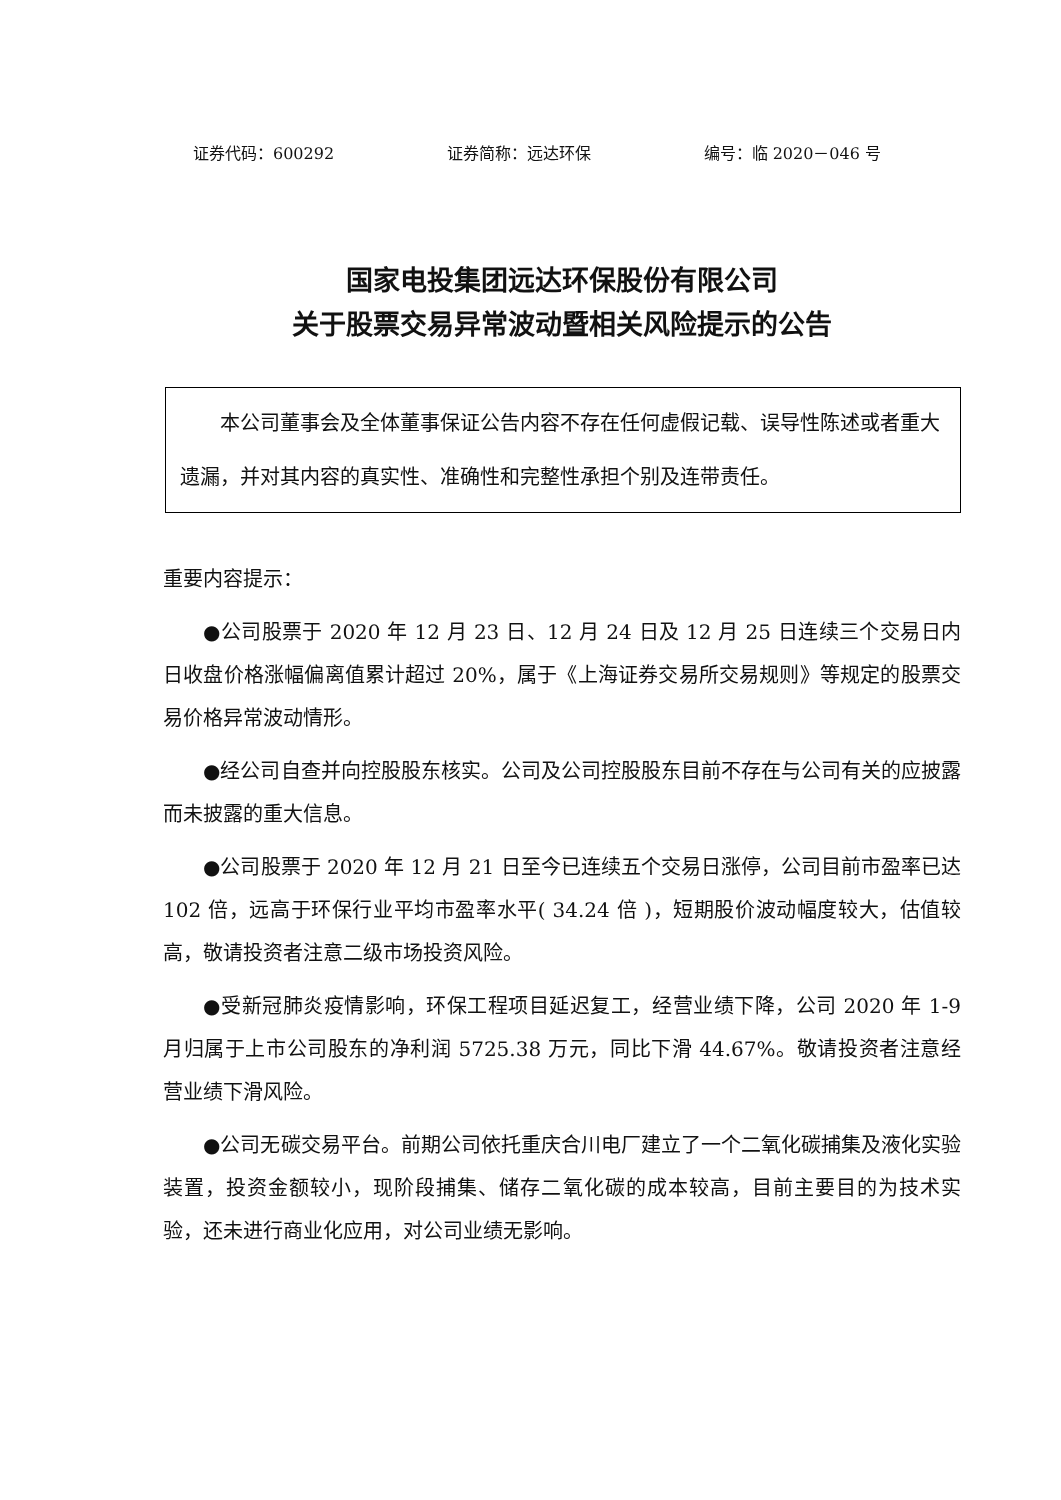证券代码：600292 证券简称：远达环保 编号：临 2020－046 号
国家电投集团远达环保股份有限公司
关于股票交易异常波动暨相关风险提示的公告
本公司董事会及全体董事保证公告内容不存在任何虚假记载、误导性陈述或者重大遗漏，并对其内容的真实性、准确性和完整性承担个别及连带责任。
重要内容提示：
●公司股票于 2020 年 12 月 23 日、12 月 24 日及 12 月 25 日连续三个交易日内日收盘价格涨幅偏离值累计超过 20%，属于《上海证券交易所交易规则》等规定的股票交易价格异常波动情形。
●经公司自查并向控股股东核实。公司及公司控股股东目前不存在与公司有关的应披露而未披露的重大信息。
●公司股票于 2020 年 12 月 21 日至今已连续五个交易日涨停，公司目前市盈率已达 102 倍，远高于环保行业平均市盈率水平( 34.24 倍 )，短期股价波动幅度较大，估值较高，敬请投资者注意二级市场投资风险。
●受新冠肺炎疫情影响，环保工程项目延迟复工，经营业绩下降，公司 2020 年 1-9 月归属于上市公司股东的净利润 5725.38 万元，同比下滑 44.67%。敬请投资者注意经营业绩下滑风险。
●公司无碳交易平台。前期公司依托重庆合川电厂建立了一个二氧化碳捕集及液化实验装置，投资金额较小，现阶段捕集、储存二氧化碳的成本较高，目前主要目的为技术实验，还未进行商业化应用，对公司业绩无影响。